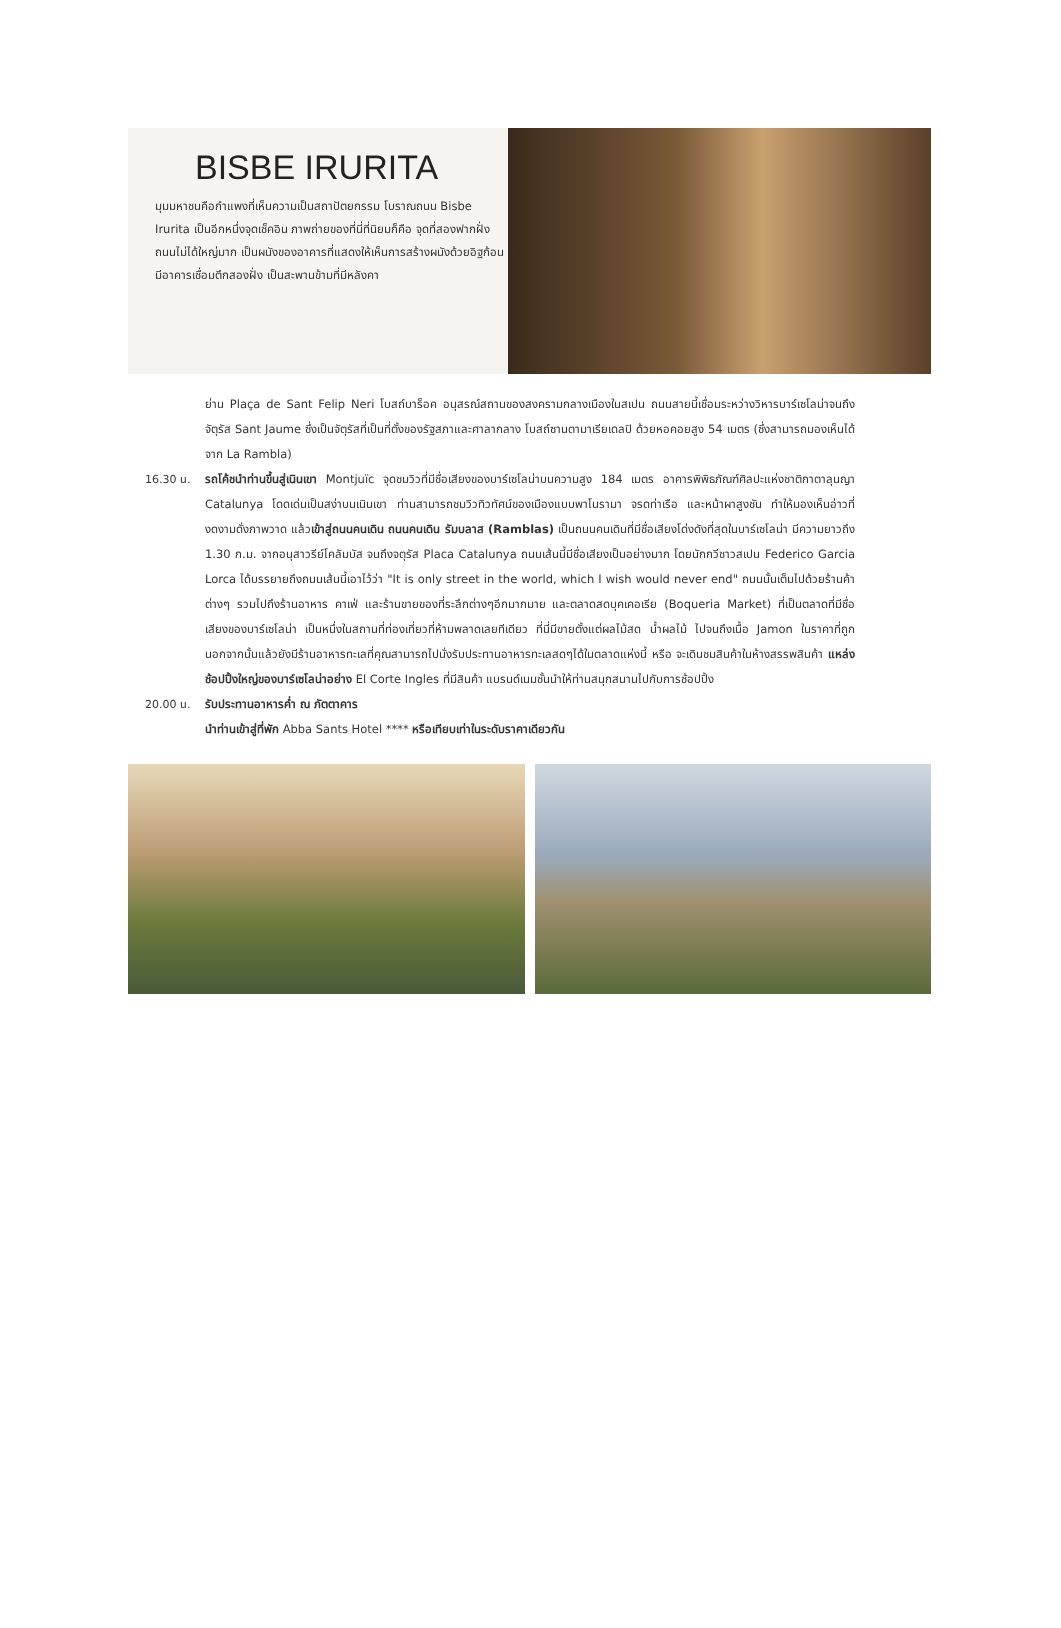BISBE IRURITA
มุมมหาชนคือกำแพงที่เห็นความเป็นสถาปัตยกรรม โบราณถนน Bisbe Irurita เป็นอีกหนึ่งจุดเช็คอิน ภาพถ่ายของที่นี่ที่นิยมก็คือ จุดที่สองฟากฝั่งถนนไม่ได้ใหญ่มาก เป็นผนังของอาคารที่แสดงให้เห็นการสร้างผนังด้วยอิฐก้อน มีอาคารเชื่อมตึกสองฝั่ง เป็นสะพานข้ามที่มีหลังคา
ย่าน Plaça de Sant Felip Neri โบสถ์บาร็อค อนุสรณ์สถานของสงครามกลางเมืองในสเปน ถนนสายนี้เชื่อมระหว่างวิหารบาร์เซโลน่าจนถึงจัตุรัส Sant Jaume ซึ่งเป็นจัตุรัสที่เป็นที่ตั้งของรัฐสภาและศาลากลาง โบสถ์ซานตามาเรียเดลปิ ด้วยหอคอยสูง 54 เมตร (ซึ่งสามารถมองเห็นได้จาก La Rambla)
16.30 น. รถโค้ชนำท่านขึ้นสู่เนินเขา Montjuïc จุดชมวิวที่มีชื่อเสียงของบาร์เซโลน่าบนความสูง 184 เมตร อาคารพิพิธภัณฑ์ศิลปะแห่งชาติกาตาลุนญา Catalunya โดดเด่นเป็นสง่าบนเนินเขา ท่านสามารถชมวิวทิวทัศน์ของเมืองแบบพาโนรามา จรดท่าเรือ และหน้าผาสูงชัน ทำให้มองเห็นอ่าวที่งดงามดั่งภาพวาด แล้วเข้าสู่ถนนคนเดิน ถนนคนเดิน รัมบลาส (Ramblas) เป็นถนนคนเดินที่มีชื่อเสียงโด่งดังที่สุดในบาร์เซโลน่า มีความยาวถึง 1.30 ก.ม. จากอนุสาวรีย์โคลัมบัส จนถึงจตุรัส Placa Catalunya ถนนเส้นนี้มีชื่อเสียงเป็นอย่างมาก โดยนักกวีชาวสเปน Federico Garcia Lorca ได้บรรยายถึงถนนเส้นนี้เอาไว้ว่า "It is only street in the world, which I wish would never end" ถนนนั้นเต็มไปด้วยร้านค้าต่างๆ รวมไปถึงร้านอาหาร คาเฟ่ และร้านขายของที่ระลึกต่างๆอีกมากมาย และตลาดสดบุคเคอเรีย (Boqueria Market) ที่เป็นตลาดที่มีชื่อเสียงของบาร์เซโลน่า เป็นหนึ่งในสถานที่ท่องเที่ยวที่ห้ามพลาดเลยทีเดียว ที่นี่มีขายตั้งแต่ผลไม้สด น้ำผลไม้ ไปจนถึงเนื้อ Jamon ในราคาที่ถูก นอกจากนั้นแล้วยังมีร้านอาหารทะเลที่คุณสามารถไปนั่งรับประทานอาหารทะเลสดๆได้ในตลาดแห่งนี้ หรือ จะเดินชมสินค้าในห้างสรรพสินค้า แหล่งช้อปปิ้งใหญ่ของบาร์เซโลน่าอย่าง El Corte Ingles ที่มีสินค้า แบรนด์เนมชั้นนำให้ท่านสนุกสนานไปกับการช้อปปิ้ง
20.00 น. รับประทานอาหารค่ำ ณ ภัตตาคาร
นำท่านเข้าสู่ที่พัก Abba Sants Hotel **** หรือเทียบเท่าในระดับราคาเดียวกัน